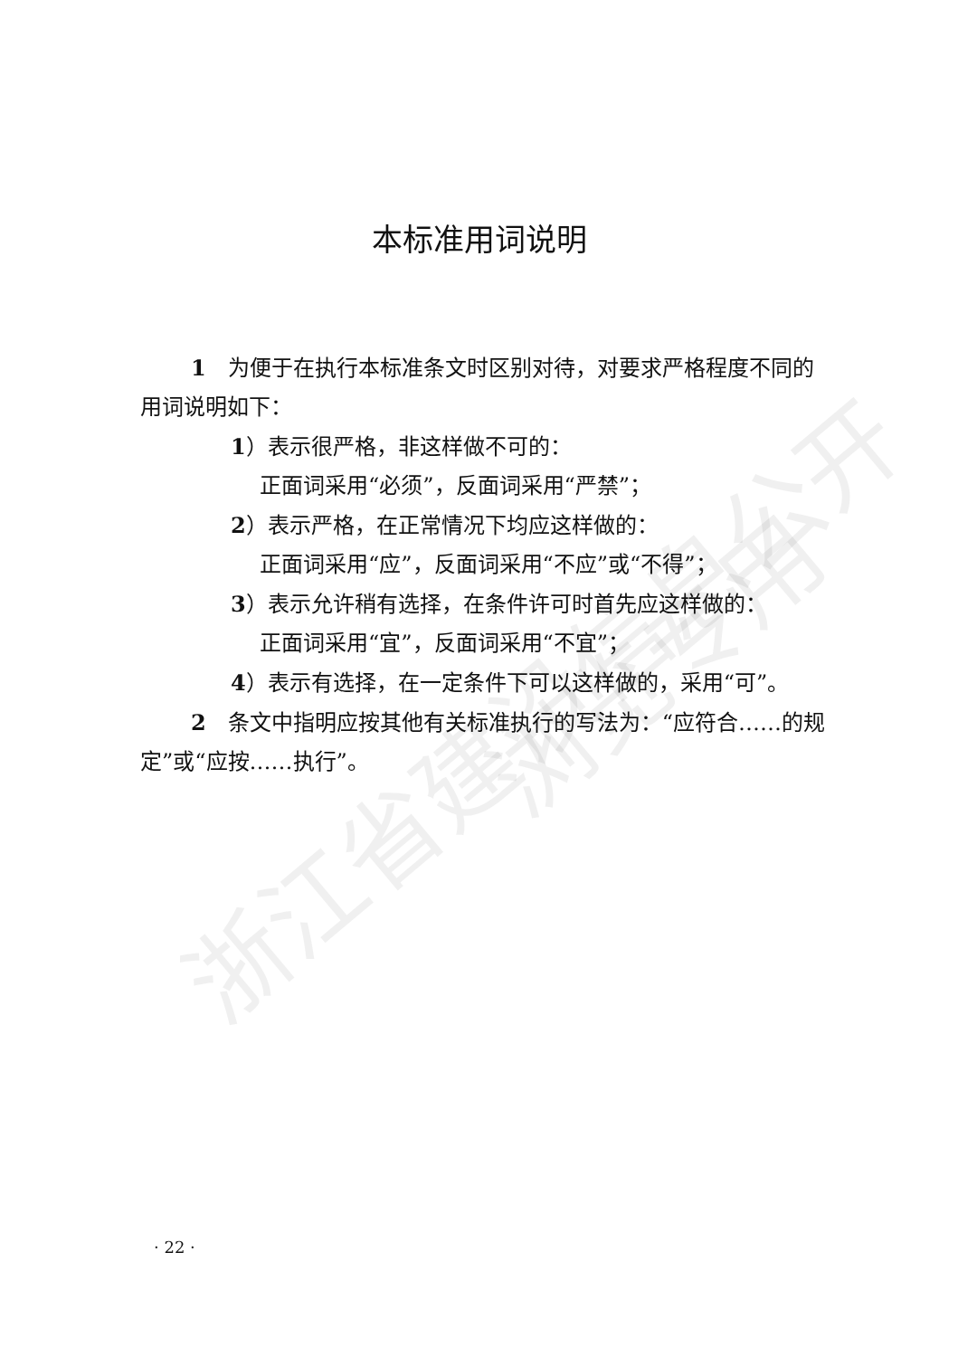浙江省建设信息公开 浏览专用
本标准用词说明
1　为便于在执行本标准条文时区别对待，对要求严格程度不同的用词说明如下：
1）表示很严格，非这样做不可的：
正面词采用“必须”，反面词采用“严禁”；
2）表示严格，在正常情况下均应这样做的：
正面词采用“应”，反面词采用“不应”或“不得”；
3）表示允许稍有选择，在条件许可时首先应这样做的：
正面词采用“宜”，反面词采用“不宜”；
4）表示有选择，在一定条件下可以这样做的，采用“可”。
2　条文中指明应按其他有关标准执行的写法为：“应符合……的规定”或“应按……执行”。
· 22 ·